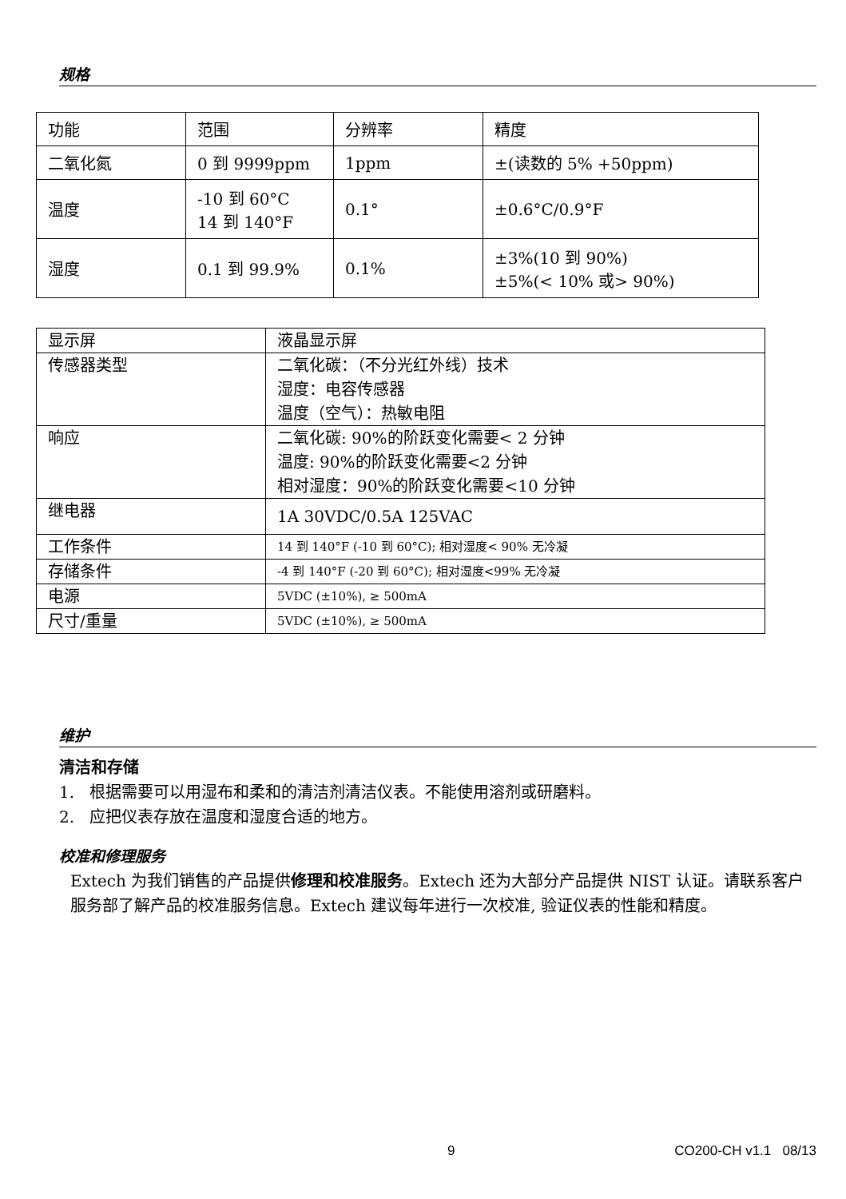规格
| 功能 | 范围 | 分辨率 | 精度 |
| 二氧化氮 | 0 到 9999ppm | 1ppm | ±(读数的 5% +50ppm) |
| 温度 | -10 到 60°C 14 到 140°F | 0.1° | ±0.6°C/0.9°F |
| 湿度 | 0.1 到 99.9% | 0.1% | ±3%(10 到 90%) ±5%(< 10% 或> 90%) |
| 显示屏 | 液晶显示屏 |
| 传感器类型 | 二氧化碳：（不分光红外线）技术 湿度：电容传感器 温度（空气）：热敏电阻 |
| 响应 | 二氧化碳: 90%的阶跃变化需要< 2 分钟 温度: 90%的阶跃变化需要<2 分钟 相对湿度：90%的阶跃变化需要<10 分钟 |
| 继电器 | 1A 30VDC/0.5A 125VAC |
| 工作条件 | 14 到 140°F (-10 到 60°C); 相对湿度< 90% 无冷凝 |
| 存储条件 | -4 到 140°F (-20 到 60°C); 相对湿度<99% 无冷凝 |
| 电源 | 5VDC (±10%), ≥ 500mA |
| 尺寸/重量 | 5VDC (±10%), ≥ 500mA |
维护
清洁和存储
1. 根据需要可以用湿布和柔和的清洁剂清洁仪表。不能使用溶剂或研磨料。
2. 应把仪表存放在温度和湿度合适的地方。
校准和修理服务
Extech 为我们销售的产品提供修理和校准服务。Extech 还为大部分产品提供 NIST 认证。请联系客户服务部了解产品的校准服务信息。Extech 建议每年进行一次校准, 验证仪表的性能和精度。
9 CO200-CH v1.1 08/13